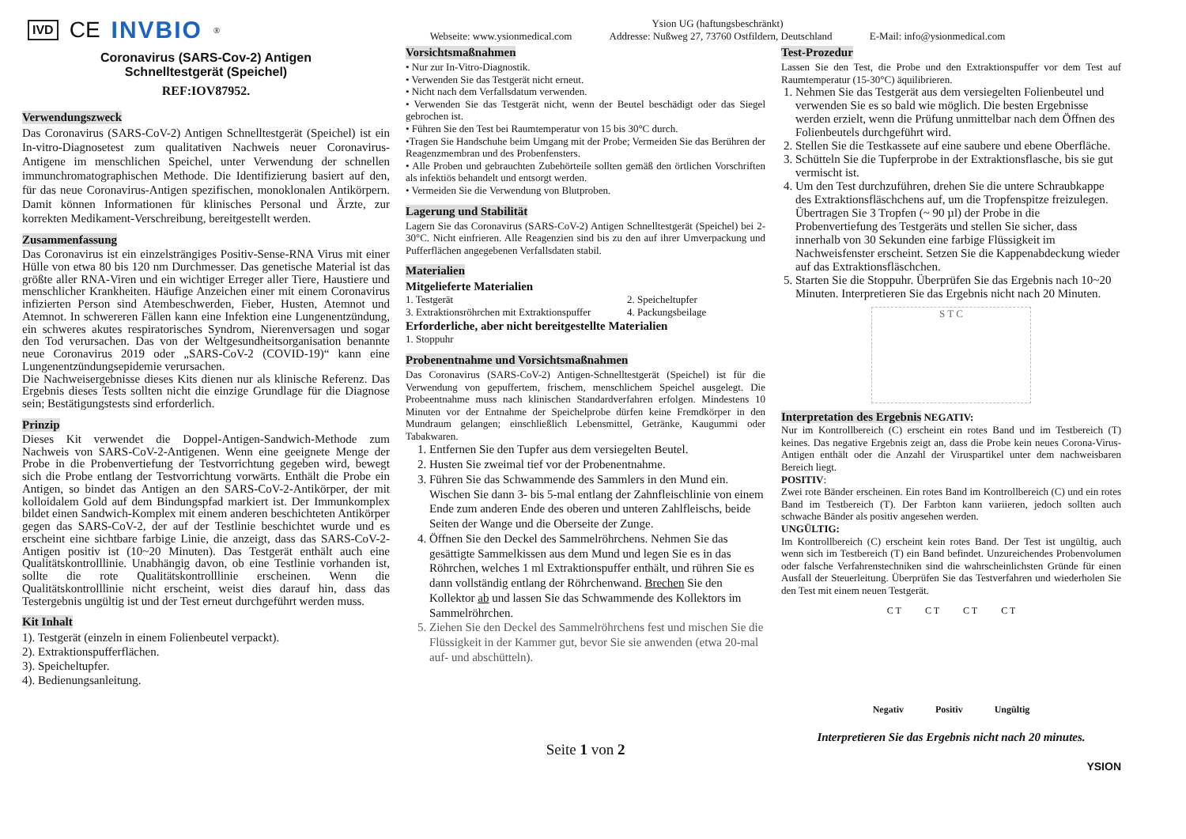IVD CE INVBIO<sup>®</sup>
Ysion UG (haftungsbeschränkt)
Webseite: www.ysionmedical.com Addresse: Nußweg 27, 73760 Ostfildern, Deutschland E-Mail: info@ysionmedical.com
Coronavirus (SARS-Cov-2) Antigen
Schnelltestgerät (Speichel)
REF:IOV87952.
Verwendungszweck
Das Coronavirus (SARS-CoV-2) Antigen Schnelltestgerät (Speichel) ist ein In-vitro-Diagnosetest zum qualitativen Nachweis neuer Coronavirus-Antigene im menschlichen Speichel, unter Verwendung der schnellen immunchromatographischen Methode. Die Identifizierung basiert auf den, für das neue Coronavirus-Antigen spezifischen, monoklonalen Antikörpern. Damit können Informationen für klinisches Personal und Ärzte, zur korrekten Medikament-Verschreibung, bereitgestellt werden.
Zusammenfassung
Das Coronavirus ist ein einzelsträngiges Positiv-Sense-RNA Virus mit einer Hülle von etwa 80 bis 120 nm Durchmesser. Das genetische Material ist das größte aller RNA-Viren und ein wichtiger Erreger aller Tiere, Haustiere und menschlicher Krankheiten. Häufige Anzeichen einer mit einem Coronavirus infizierten Person sind Atembeschwerden, Fieber, Husten, Atemnot und Atemnot. In schwereren Fällen kann eine Infektion eine Lungenentzündung, ein schweres akutes respiratorisches Syndrom, Nierenversagen und sogar den Tod verursachen. Das von der Weltgesundheitsorganisation benannte neue Coronavirus 2019 oder „SARS-CoV-2 (COVID-19)“ kann eine Lungenentzündungsepidemie verursachen.
Die Nachweisergebnisse dieses Kits dienen nur als klinische Referenz. Das Ergebnis dieses Tests sollten nicht die einzige Grundlage für die Diagnose sein; Bestätigungstests sind erforderlich.
Prinzip
Dieses Kit verwendet die Doppel-Antigen-Sandwich-Methode zum Nachweis von SARS-CoV-2-Antigenen. Wenn eine geeignete Menge der Probe in die Probenvertiefung der Testvorrichtung gegeben wird, bewegt sich die Probe entlang der Testvorrichtung vorwärts. Enthält die Probe ein Antigen, so bindet das Antigen an den SARS-CoV-2-Antikörper, der mit kolloidalem Gold auf dem Bindungspfad markiert ist. Der Immunkomplex bildet einen Sandwich-Komplex mit einem anderen beschichteten Antikörper gegen das SARS-CoV-2, der auf der Testlinie beschichtet wurde und es erscheint eine sichtbare farbige Linie, die anzeigt, dass das SARS-CoV-2-Antigen positiv ist (10~20 Minuten). Das Testgerät enthält auch eine Qualitätskontrolllinie. Unabhängig davon, ob eine Testlinie vorhanden ist, sollte die rote Qualitätskontrolllinie erscheinen. Wenn die Qualitätskontrolllinie nicht erscheint, weist dies darauf hin, dass das Testergebnis ungültig ist und der Test erneut durchgeführt werden muss.
Kit Inhalt
1). Testgerät (einzeln in einem Folienbeutel verpackt).
2). Extraktionspufferflächen.
3). Speicheltupfer.
4). Bedienungsanleitung.
Vorsichtsmaßnahmen
• Nur zur In-Vitro-Diagnostik.
• Verwenden Sie das Testgerät nicht erneut.
• Nicht nach dem Verfallsdatum verwenden.
• Verwenden Sie das Testgerät nicht, wenn der Beutel beschädigt oder das Siegel gebrochen ist.
• Führen Sie den Test bei Raumtemperatur von 15 bis 30°C durch.
•Tragen Sie Handschuhe beim Umgang mit der Probe; Vermeiden Sie das Berühren der Reagenzmembran und des Probenfensters.
• Alle Proben und gebrauchten Zubehörteile sollten gemäß den örtlichen Vorschriften als infektiös behandelt und entsorgt werden.
• Vermeiden Sie die Verwendung von Blutproben.
Lagerung und Stabilität
Lagern Sie das Coronavirus (SARS-CoV-2) Antigen Schnelltestgerät (Speichel) bei 2-30°C. Nicht einfrieren. Alle Reagenzien sind bis zu den auf ihrer Umverpackung und Pufferflächen angegebenen Verfallsdaten stabil.
Materialien
Mitgelieferte Materialien
1. Testgerät
3. Extraktionsröhrchen mit Extraktionspuffer
2. Speicheltupfer
4. Packungsbeilage
Erforderliche, aber nicht bereitgestellte Materialien
1. Stoppuhr
Probenentnahme und Vorsichtsmaßnahmen
Das Coronavirus (SARS-CoV-2) Antigen-Schnelltestgerät (Speichel) ist für die Verwendung von gepuffertem, frischem, menschlichem Speichel ausgelegt. Die Probeentnahme muss nach klinischen Standardverfahren erfolgen. Mindestens 10 Minuten vor der Entnahme der Speichelprobe dürfen keine Fremdkörper in den Mundraum gelangen; einschließlich Lebensmittel, Getränke, Kaugummi oder Tabakwaren.
1. Entfernen Sie den Tupfer aus dem versiegelten Beutel.
2. Husten Sie zweimal tief vor der Probenentnahme.
3. Führen Sie das Schwammende des Sammlers in den Mund ein. Wischen Sie dann 3- bis 5-mal entlang der Zahnfleischlinie von einem Ende zum anderen Ende des oberen und unteren Zahlfleischs, beide Seiten der Wange und die Oberseite der Zunge.
4. Öffnen Sie den Deckel des Sammelröhrchens. Nehmen Sie das gesättigte Sammelkissen aus dem Mund und legen Sie es in das Röhrchen, welches 1 ml Extraktionspuffer enthält, und rühren Sie es dann vollständig entlang der Röhrchenwand. Brechen Sie den Kollektor ab und lassen Sie das Schwammende des Kollektors im Sammelröhrchen.
5. Ziehen Sie den Deckel des Sammelröhrchens fest und mischen Sie die Flüssigkeit in der Kammer gut, bevor Sie sie anwenden (etwa 20-mal auf- und abschütteln).
Seite 1 von 2
Test-Prozedur
Lassen Sie den Test, die Probe und den Extraktionspuffer vor dem Test auf Raumtemperatur (15-30°C) äquilibrieren.
1. Nehmen Sie das Testgerät aus dem versiegelten Folienbeutel und verwenden Sie es so bald wie möglich. Die besten Ergebnisse werden erzielt, wenn die Prüfung unmittelbar nach dem Öffnen des Folienbeutels durchgeführt wird.
2. Stellen Sie die Testkassete auf eine saubere und ebene Oberfläche.
3. Schütteln Sie die Tupferprobe in der Extraktionsflasche, bis sie gut vermischt ist.
4. Um den Test durchzuführen, drehen Sie die untere Schraubkappe des Extraktionsfläschchens auf, um die Tropfenspitze freizulegen. Übertragen Sie 3 Tropfen (~ 90 µl) der Probe in die Probenvertiefung des Testgeräts und stellen Sie sicher, dass innerhalb von 30 Sekunden eine farbige Flüssigkeit im Nachweisfenster erscheint. Setzen Sie die Kappenabdeckung wieder auf das Extraktionsfläschchen.
5. Starten Sie die Stoppuhr. Überprüfen Sie das Ergebnis nach 10~20 Minuten. Interpretieren Sie das Ergebnis nicht nach 20 Minuten.
S T C
Interpretation des Ergebnis NEGATIV:
Nur im Kontrollbereich (C) erscheint ein rotes Band und im Testbereich (T) keines. Das negative Ergebnis zeigt an, dass die Probe kein neues Corona-Virus-Antigen enthält oder die Anzahl der Viruspartikel unter dem nachweisbaren Bereich liegt.
POSITIV:
Zwei rote Bänder erscheinen. Ein rotes Band im Kontrollbereich (C) und ein rotes Band im Testbereich (T). Der Farbton kann variieren, jedoch sollten auch schwache Bänder als positiv angesehen werden.
UNGÜLTIG:
Im Kontrollbereich (C) erscheint kein rotes Band. Der Test ist ungültig, auch wenn sich im Testbereich (T) ein Band befindet. Unzureichendes Probenvolumen oder falsche Verfahrenstechniken sind die wahrscheinlichsten Gründe für einen Ausfall der Steuerleitung. Überprüfen Sie das Testverfahren und wiederholen Sie den Test mit einem neuen Testgerät.
C T C T C T C T
Negativ Positiv Ungültig
Interpretieren Sie das Ergebnis nicht nach 20 minutes.
YSION